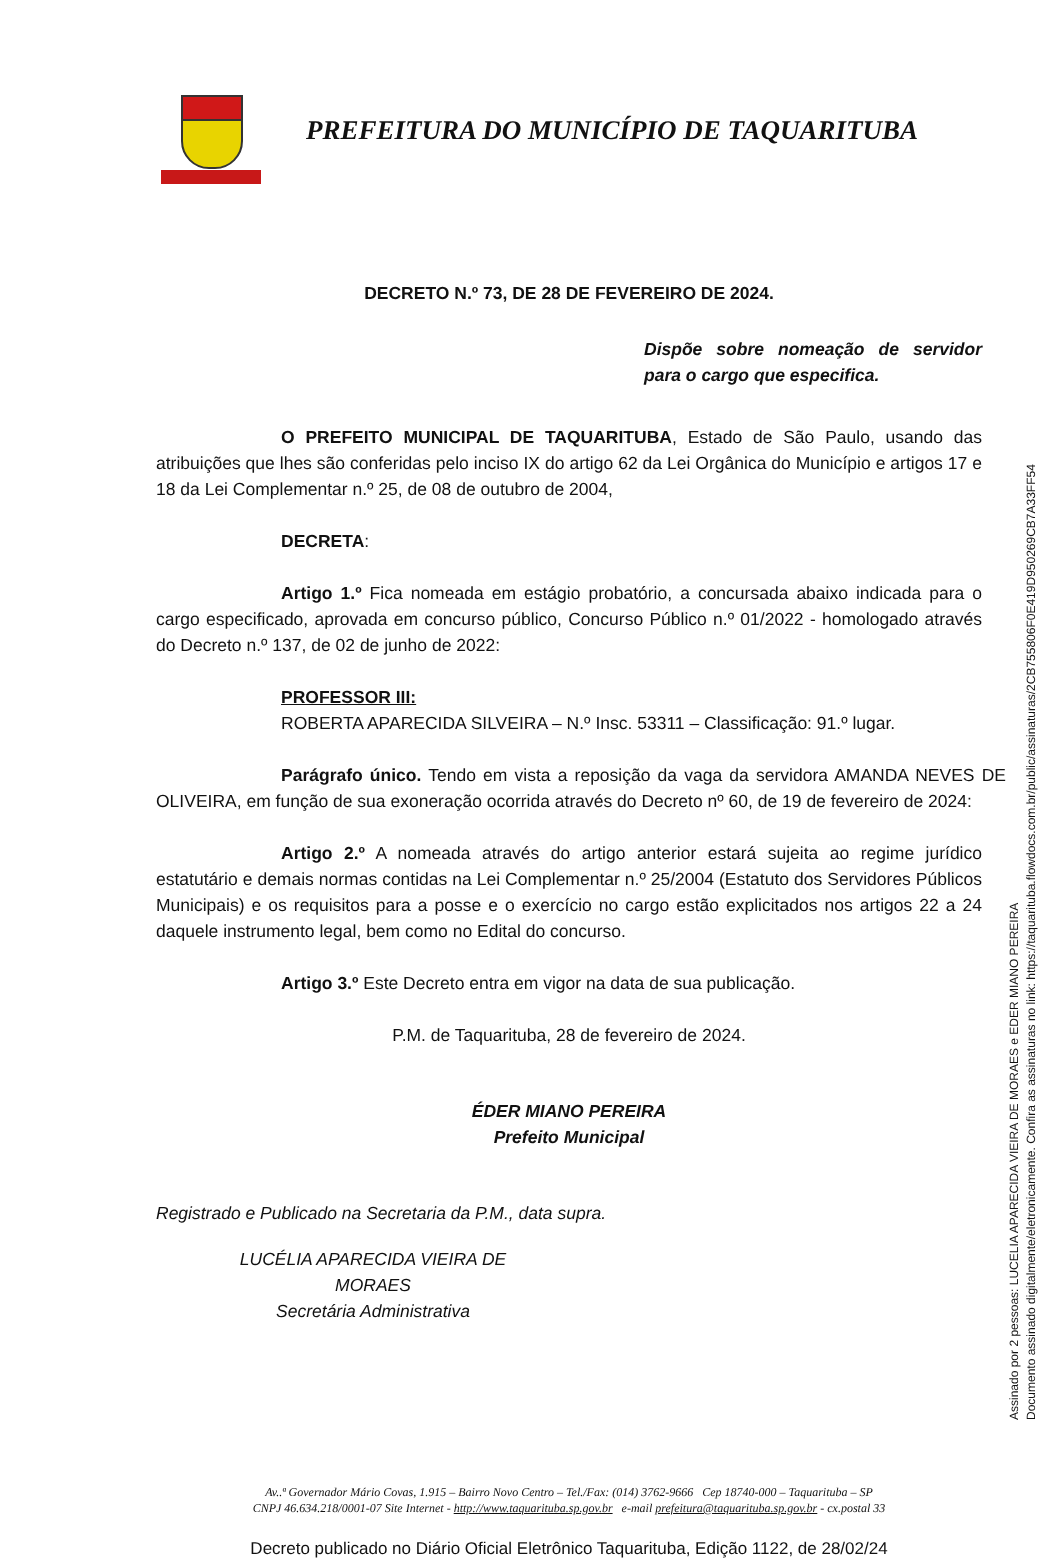PREFEITURA DO MUNICÍPIO DE TAQUARITUBA
DECRETO N.º 73, DE 28 DE FEVEREIRO DE 2024.
Dispõe sobre nomeação de servidor para o cargo que especifica.
O PREFEITO MUNICIPAL DE TAQUARITUBA, Estado de São Paulo, usando das atribuições que lhes são conferidas pelo inciso IX do artigo 62 da Lei Orgânica do Município e artigos 17 e 18 da Lei Complementar n.º 25, de 08 de outubro de 2004,
DECRETA:
Artigo 1.º Fica nomeada em estágio probatório, a concursada abaixo indicada para o cargo especificado, aprovada em concurso público, Concurso Público n.º 01/2022 - homologado através do Decreto n.º 137, de 02 de junho de 2022:
PROFESSOR III:
ROBERTA APARECIDA SILVEIRA – N.º Insc. 53311 – Classificação: 91.º lugar.
Parágrafo único. Tendo em vista a reposição da vaga da servidora AMANDA NEVES DE OLIVEIRA, em função de sua exoneração ocorrida através do Decreto nº 60, de 19 de fevereiro de 2024:
Artigo 2.º A nomeada através do artigo anterior estará sujeita ao regime jurídico estatutário e demais normas contidas na Lei Complementar n.º 25/2004 (Estatuto dos Servidores Públicos Municipais) e os requisitos para a posse e o exercício no cargo estão explicitados nos artigos 22 a 24 daquele instrumento legal, bem como no Edital do concurso.
Artigo 3.º Este Decreto entra em vigor na data de sua publicação.
P.M. de Taquarituba, 28 de fevereiro de 2024.
ÉDER MIANO PEREIRA
Prefeito Municipal
Registrado e Publicado na Secretaria da P.M., data supra.
LUCÉLIA APARECIDA VIEIRA DE MORAES
Secretária Administrativa
Av..ª Governador Mário Covas, 1.915 – Bairro Novo Centro – Tel./Fax: (014) 3762-9666 Cep 18740-000 – Taquarituba – SP
CNPJ 46.634.218/0001-07 Site Internet - http://www.taquarituba.sp.gov.br e-mail prefeitura@taquarituba.sp.gov.br - cx.postal 33
Decreto publicado no Diário Oficial Eletrônico Taquarituba, Edição 1122, de 28/02/24
Assinado por 2 pessoas: LUCELIA APARECIDA VIEIRA DE MORAES e EDER MIANO PEREIRA
Documento assinado digitalmente/eletronicamente. Confira as assinaturas no link: https://taquarituba.flowdocs.com.br/public/assinaturas/2CB755806F0E419D950269CB7A33FF54